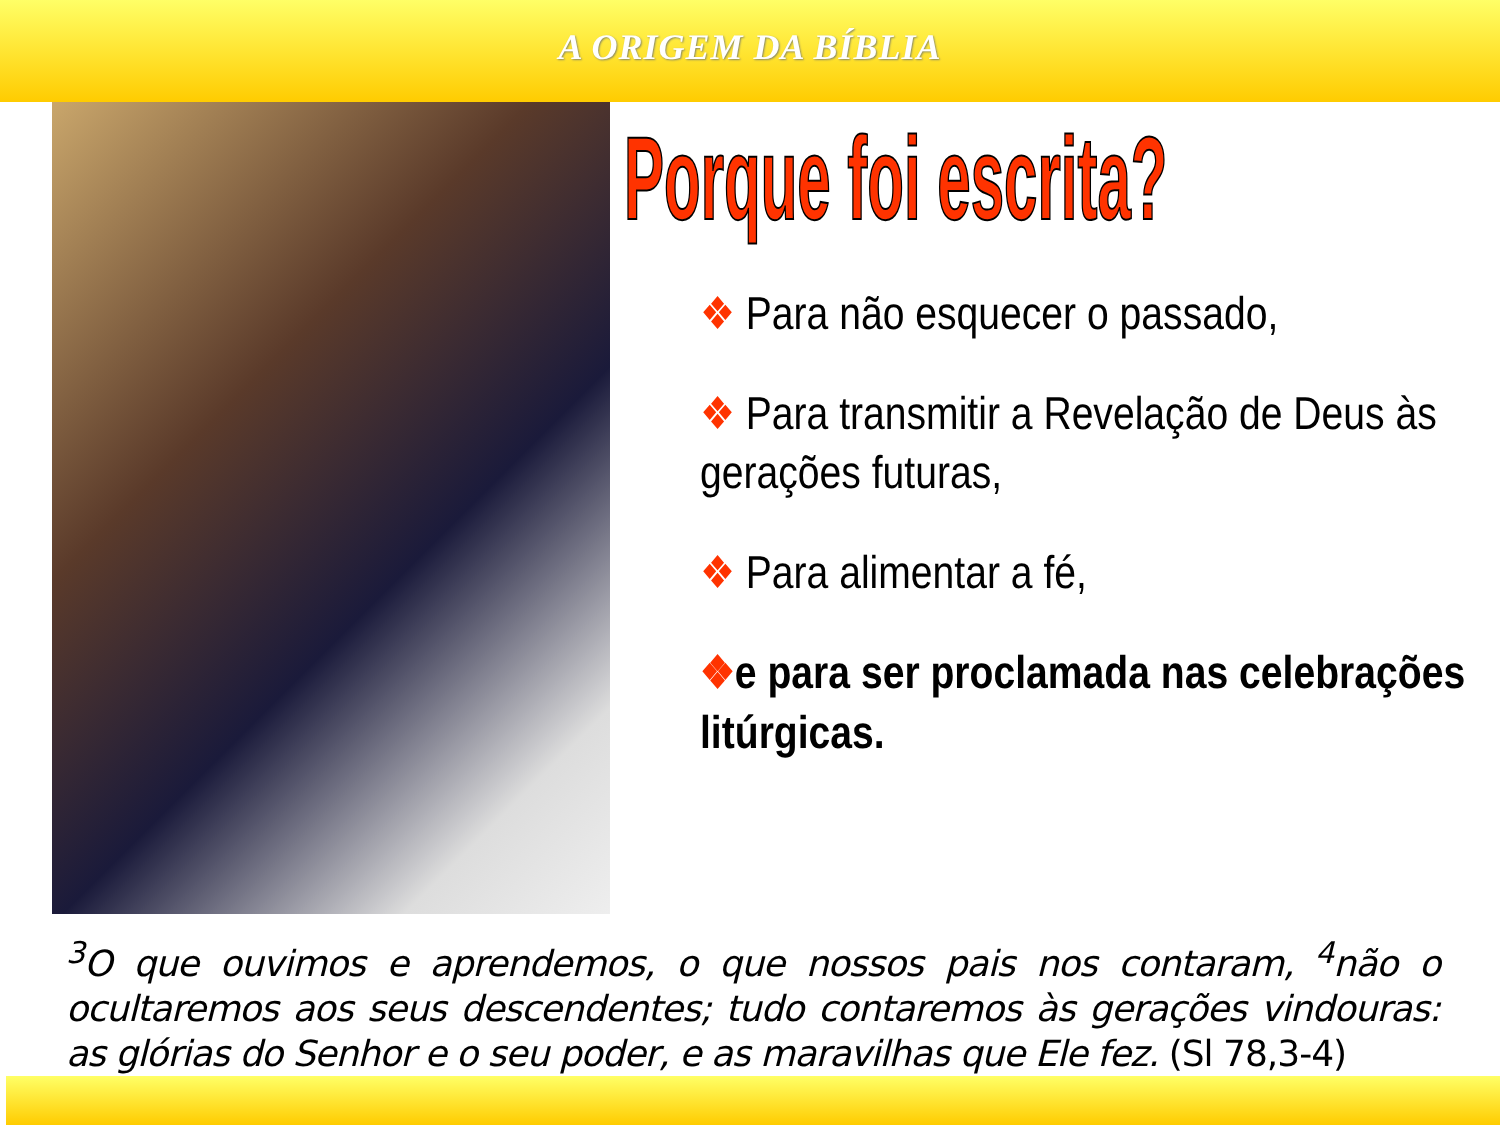A ORIGEM DA BÍBLIA
Porque foi escrita?
❖ Para não esquecer o passado,
❖ Para transmitir a Revelação de Deus às gerações futuras,
❖ Para alimentar a fé,
❖e para ser proclamada nas celebrações litúrgicas.
<sup>3</sup> O que ouvimos e aprendemos, o que nossos pais nos contaram, <sup>4</sup>não o ocultaremos aos seus descendentes; tudo contaremos às gerações vindouras: as glórias do Senhor e o seu poder, e as maravilhas que Ele fez. (Sl 78,3-4)